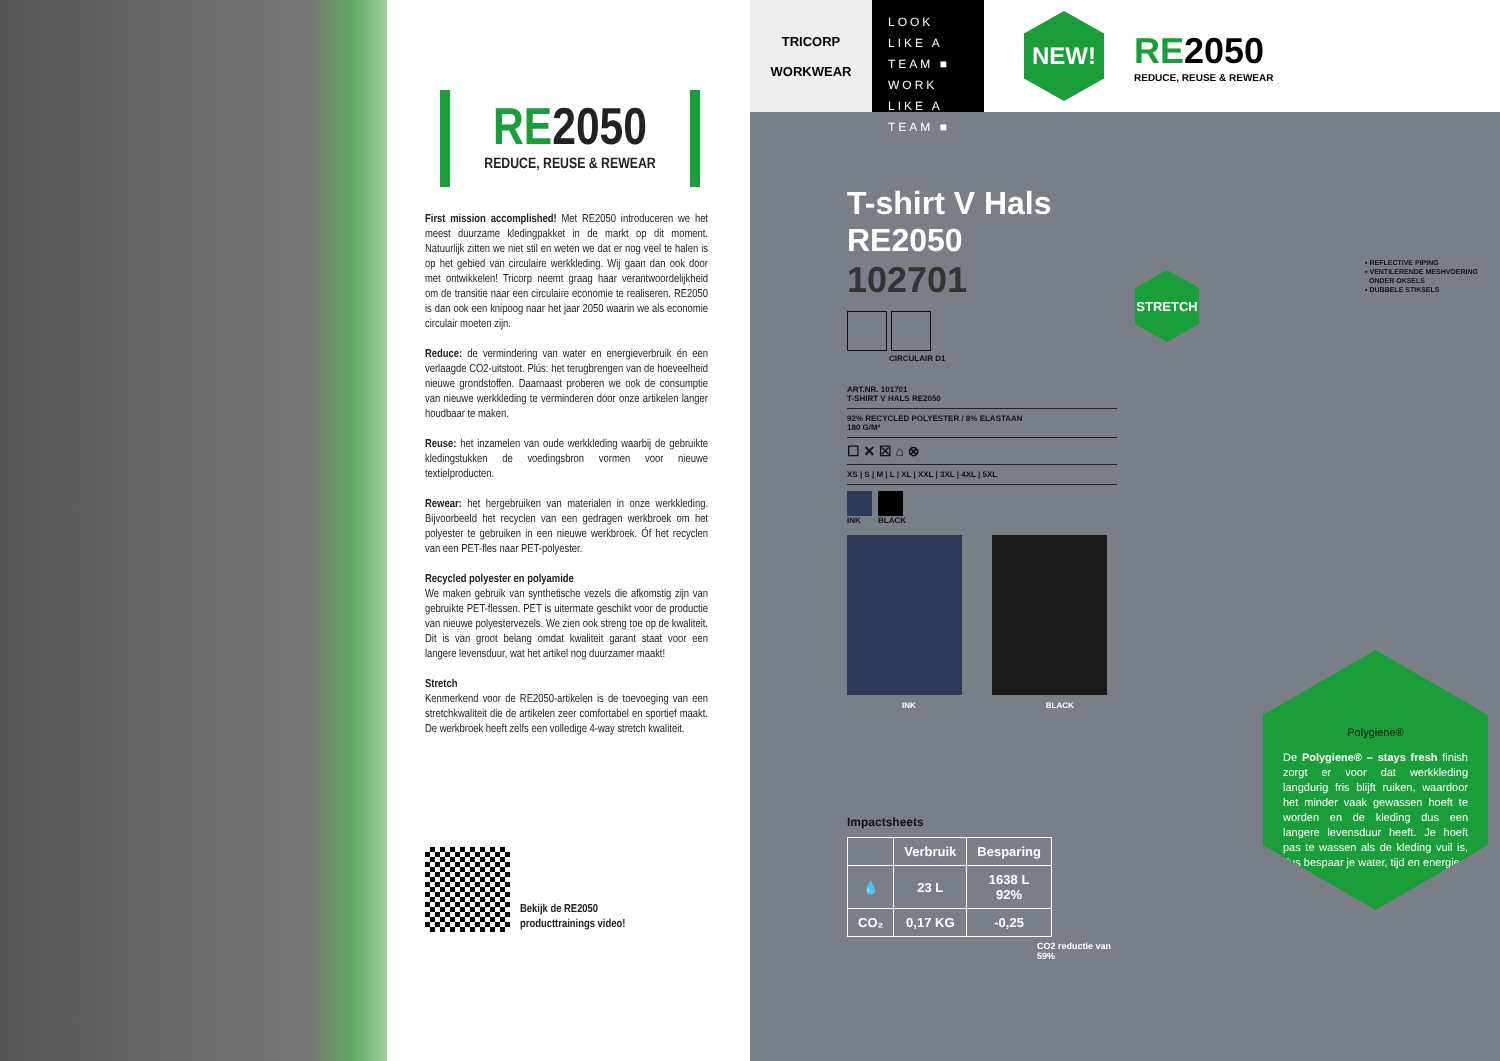RE2050
REDUCE, REUSE & REWEAR
First mission accomplished! Met RE2050 introduceren we het meest duurzame kledingpakket in de markt op dit moment. Natuurlijk zitten we niet stil en weten we dat er nog veel te halen is op het gebied van circulaire werkkleding. Wij gaan dan ook door met ontwikkelen! Tricorp neemt graag haar verantwoordelijkheid om de transitie naar een circulaire economie te realiseren. RE2050 is dan ook een knipoog naar het jaar 2050 waarin we als economie circulair moeten zijn.
Reduce: de vermindering van water en energieverbruik én een verlaagde CO2-uitstoot. Plús: het terugbrengen van de hoeveelheid nieuwe grondstoffen. Daarnaast proberen we ook de consumptie van nieuwe werkkleding te verminderen door onze artikelen langer houdbaar te maken.
Reuse: het inzamelen van oude werkkleding waarbij de gebruikte kledingstukken de voedingsbron vormen voor nieuwe textielproducten.
Rewear: het hergebruiken van materialen in onze werkkleding. Bijvoorbeeld het recyclen van een gedragen werkbroek om het polyester te gebruiken in een nieuwe werkbroek. Óf het recyclen van een PET-fles naar PET-polyester.
Recycled polyester en polyamide
We maken gebruik van synthetische vezels die afkomstig zijn van gebruikte PET-flessen. PET is uitermate geschikt voor de productie van nieuwe polyestervezels. We zien ook streng toe op de kwaliteit. Dit is van groot belang omdat kwaliteit garant staat voor een langere levensduur, wat het artikel nog duurzamer maakt!
Stretch
Kenmerkend voor de RE2050-artikelen is de toevoeging van een stretchkwaliteit die de artikelen zeer comfortabel en sportief maakt. De werkbroek heeft zelfs een volledige 4-way stretch kwaliteit.
Bekijk de RE2050
producttrainings video!
TRICORP
WORKWEAR
LOOK LIKE A TEAM ■ WORK LIKE A TEAM ■
NEW!
RE2050
REDUCE, REUSE & REWEAR
T-shirt V Hals RE2050
102701
CIRCULAIR D1
ART.NR. 101701
T-SHIRT V HALS RE2050
92% RECYCLED POLYESTER / 8% ELASTAAN
180 G/M²
☐ ✕ ☒ ⌂ ⊗
XS | S | M | L | XL | XXL | 3XL | 4XL | 5XL
INK BLACK
INK BLACK
Impactsheets
| | Verbruik | Besparing |
| --- | --- | --- |
| 💧 | 23 L | 1638 L 92% |
| CO₂ | 0,17 KG | -0,25 |
CO2 reductie van 59%
STRETCH
• REFLECTIVE PIPING
• VENTILERENDE MESHVOERING
ONDER OKSELS
• DUBBELE STIKSELS
Polygiene®
De Polygiene® – stays fresh finish zorgt er voor dat werkkleding langdurig fris blijft ruiken, waardoor het minder vaak gewassen hoeft te worden en de kleding dus een langere levensduur heeft. Je hoeft pas te wassen als de kleding vuil is, dus bespaar je water, tijd en energie.